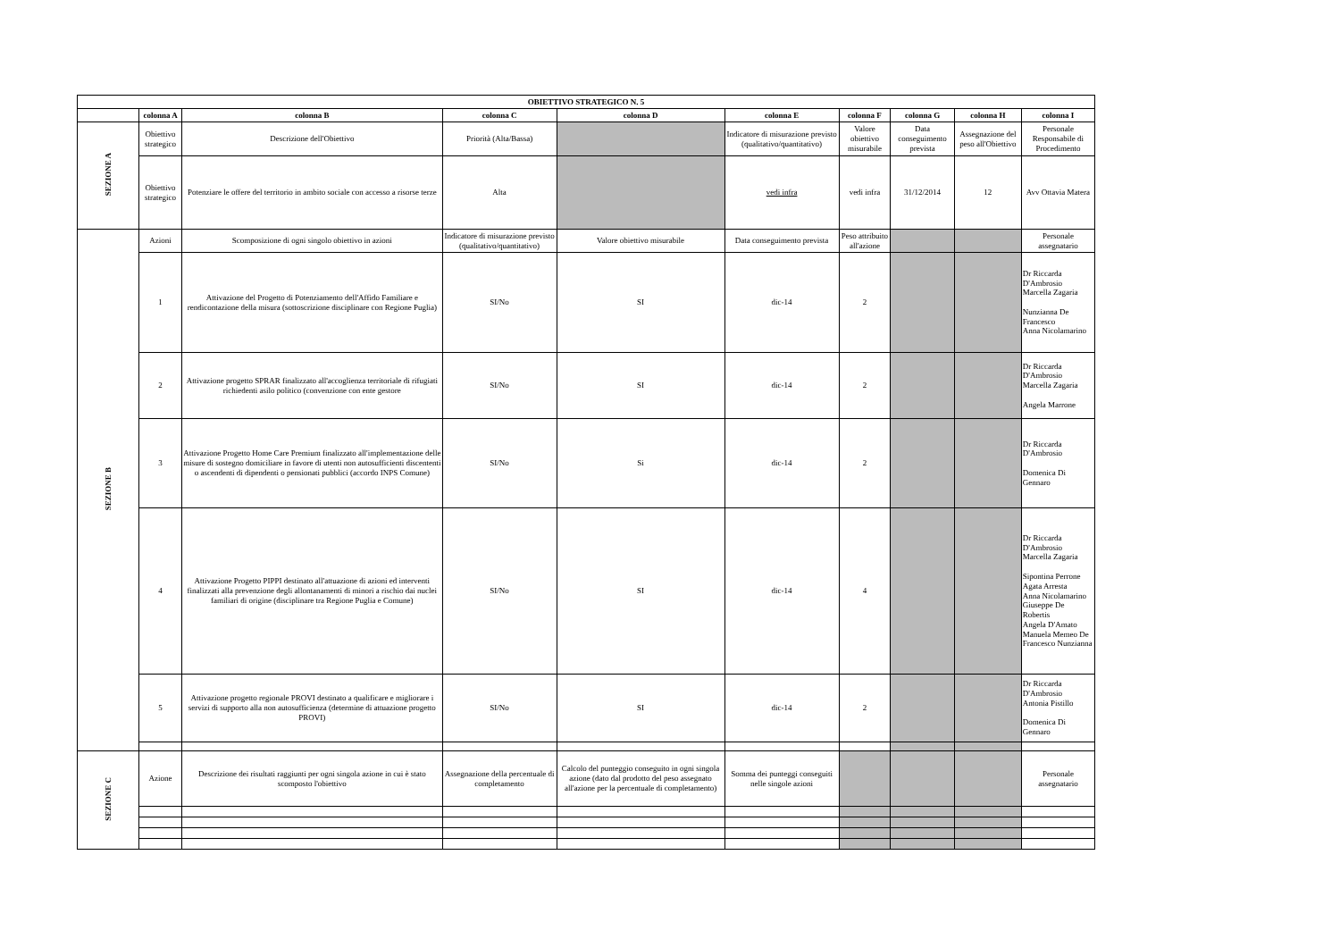| OBIETTIVO STRATEGICO N. 5 | | | | | | | | | |
| --- | --- | --- | --- | --- | --- | --- | --- | --- | --- |
| | colonna A | colonna B | colonna C | colonna D | colonna E | colonna F | colonna G | colonna H | colonna I |
| SEZIONE A | Obiettivo strategico | Descrizione dell'Obiettivo | Priorità (Alta/Bassa) | | Indicatore di misurazione previsto (qualitativo/quantitativo) | Valore obiettivo misurabile | Data conseguimento prevista | Assegnazione del peso all'Obiettivo | Personale Responsabile di Procedimento |
| | Obiettivo strategico | Potenziare le offere del territorio in ambito sociale con accesso a risorse terze | Alta | | vedi infra | vedi infra | 31/12/2014 | 12 | Avv Ottavia Matera |
| SEZIONE B | Azioni | Scomposizione di ogni singolo obiettivo in azioni | Indicatore di misurazione previsto (qualitativo/quantitativo) | Valore obiettivo misurabile | Data conseguimento prevista | Peso attribuito all'azione | | | Personale assegnatario |
| | 1 | Attivazione del Progetto di Potenziamento dell'Affido Familiare e rendicontazione della misura (sottoscrizione disciplinare con Regione Puglia) | SI/No | SI | dic-14 | 2 | | | Dr Riccarda D'Ambrosio Marcella Zagaria Nunzianna De Francesco Anna Nicolamarino |
| | 2 | Attivazione progetto SPRAR finalizzato all'accoglienza territoriale di rifugiati richiedenti asilo politico (convenzione con ente gestore | SI/No | SI | dic-14 | 2 | | | Dr Riccarda D'Ambrosio Marcella Zagaria Angela Marrone |
| | 3 | Attivazione Progetto Home Care Premium finalizzato all'implementazione delle misure di sostegno domiciliare in favore di utenti non autosufficienti discententi o ascendenti di dipendenti o pensionati pubblici (accordo INPS Comune) | SI/No | Si | dic-14 | 2 | | | Dr Riccarda D'Ambrosio Domenica Di Gennaro |
| | 4 | Attivazione Progetto PIPPI destinato all'attuazione di azioni ed interventi finalizzati alla prevenzione degli allontanamenti di minori a rischio dai nuclei familiari di origine (disciplinare tra Regione Puglia e Comune) | SI/No | SI | dic-14 | 4 | | | Dr Riccarda D'Ambrosio Marcella Zagaria Sipontina Perrone Agata Arresta Anna Nicolamarino Giuseppe De Robertis Angela D'Amato Manuela Memeo De Francesco Nunzianna |
| | 5 | Attivazione progetto regionale PROVI destinato a qualificare e migliorare i servizi di supporto alla non autosufficienza (determine di attuazione progetto PROVI) | SI/No | SI | dic-14 | 2 | | | Dr Riccarda D'Ambrosio Antonia Pistillo Domenica Di Gennaro |
| SEZIONE C | Azione | Descrizione dei risultati raggiunti per ogni singola azione in cui è stato scomposto l'obiettivo | Assegnazione della percentuale di completamento | Calcolo del punteggio conseguito in ogni singola azione (dato dal prodotto del peso assegnato all'azione per la percentuale di completamento) | Somma dei punteggi conseguiti nelle singole azioni | | | | Personale assegnatario |